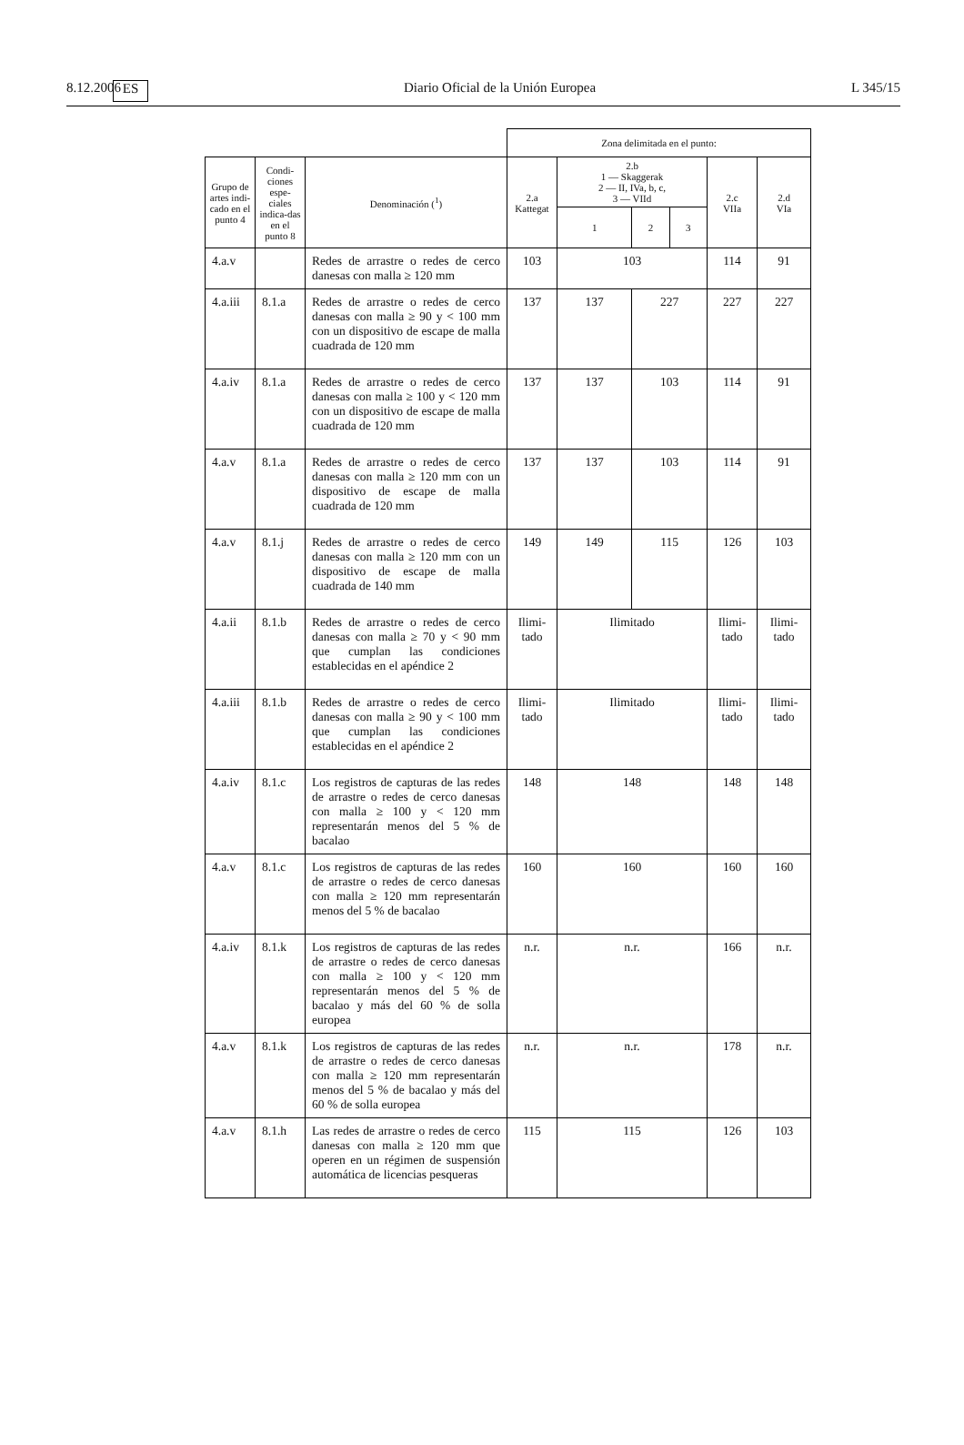8.12.2006 ES Diario Oficial de la Unión Europea L 345/15
| | | | Zona delimitada en el punto: | | | | | |
| Grupo de artes indi-cado en el punto 4 | Condi-ciones espe-ciales indica-das en el punto 8 | Denominación (<sup>1</sup>) | 2.a Kattegat | 2.b 1 — Skaggerak 2 — II, IVa, b, c, 3 — VIId | | | 2.c VIIa | 2.d VIa |
| | | | | 1 | 2 | 3 | | |
| 4.a.v | | Redes de arrastre o redes de cerco danesas con malla ≥ 120 mm | 103 | 103 | | | 114 | 91 |
| 4.a.iii | 8.1.a | Redes de arrastre o redes de cerco danesas con malla ≥ 90 y < 100 mm con un dispositivo de escape de malla cuadrada de 120 mm | 137 | 137 | 227 | | 227 | 227 |
| 4.a.iv | 8.1.a | Redes de arrastre o redes de cerco danesas con malla ≥ 100 y < 120 mm con un dispositivo de escape de malla cuadrada de 120 mm | 137 | 137 | 103 | | 114 | 91 |
| 4.a.v | 8.1.a | Redes de arrastre o redes de cerco danesas con malla ≥ 120 mm con un dispositivo de escape de malla cuadrada de 120 mm | 137 | 137 | 103 | | 114 | 91 |
| 4.a.v | 8.1.j | Redes de arrastre o redes de cerco danesas con malla ≥ 120 mm con un dispositivo de escape de malla cuadrada de 140 mm | 149 | 149 | 115 | | 126 | 103 |
| 4.a.ii | 8.1.b | Redes de arrastre o redes de cerco danesas con malla ≥ 70 y < 90 mm que cumplan las condiciones establecidas en el apéndice 2 | Ilimi-tado | Ilimitado | | | Ilimi-tado | Ilimi-tado |
| 4.a.iii | 8.1.b | Redes de arrastre o redes de cerco danesas con malla ≥ 90 y < 100 mm que cumplan las condiciones establecidas en el apéndice 2 | Ilimi-tado | Ilimitado | | | Ilimi-tado | Ilimi-tado |
| 4.a.iv | 8.1.c | Los registros de capturas de las redes de arrastre o redes de cerco danesas con malla ≥ 100 y < 120 mm representarán menos del 5 % de bacalao | 148 | 148 | | | 148 | 148 |
| 4.a.v | 8.1.c | Los registros de capturas de las redes de arrastre o redes de cerco danesas con malla ≥ 120 mm representarán menos del 5 % de bacalao | 160 | 160 | | | 160 | 160 |
| 4.a.iv | 8.1.k | Los registros de capturas de las redes de arrastre o redes de cerco danesas con malla ≥ 100 y < 120 mm representarán menos del 5 % de bacalao y más del 60 % de solla europea | n.r. | n.r. | | | 166 | n.r. |
| 4.a.v | 8.1.k | Los registros de capturas de las redes de arrastre o redes de cerco danesas con malla ≥ 120 mm representarán menos del 5 % de bacalao y más del 60 % de solla europea | n.r. | n.r. | | | 178 | n.r. |
| 4.a.v | 8.1.h | Las redes de arrastre o redes de cerco danesas con malla ≥ 120 mm que operen en un régimen de suspensión automática de licencias pesqueras | 115 | 115 | | | 126 | 103 |